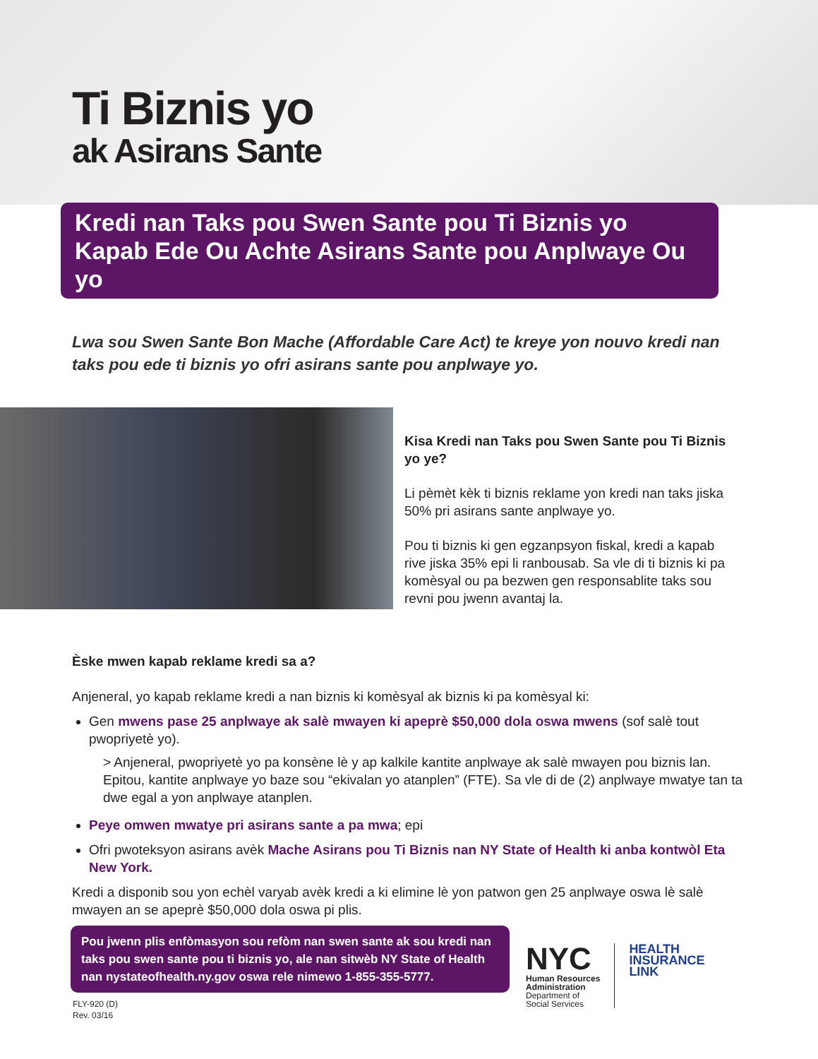Ti Biznis yo
ak Asirans Sante
Kredi nan Taks pou Swen Sante pou Ti Biznis yo Kapab Ede Ou Achte Asirans Sante pou Anplwaye Ou yo
Lwa sou Swen Sante Bon Mache (Affordable Care Act) te kreye yon nouvo kredi nan taks pou ede ti biznis yo ofri asirans sante pou anplwaye yo.
Kisa Kredi nan Taks pou Swen Sante pou Ti Biznis yo ye?
Li pèmèt kèk ti biznis reklame yon kredi nan taks jiska 50% pri asirans sante anplwaye yo.
Pou ti biznis ki gen egzanpsyon fiskal, kredi a kapab rive jiska 35% epi li ranbousab. Sa vle di ti biznis ki pa komèsyal ou pa bezwen gen responsablite taks sou revni pou jwenn avantaj la.
Èske mwen kapab reklame kredi sa a?
Anjeneral, yo kapab reklame kredi a nan biznis ki komèsyal ak biznis ki pa komèsyal ki:
Gen mwens pase 25 anplwaye ak salè mwayen ki apeprè $50,000 dola oswa mwens (sof salè tout pwopriyetè yo).
> Anjeneral, pwopriyetè yo pa konsène lè y ap kalkile kantite anplwaye ak salè mwayen pou biznis lan. Epitou, kantite anplwaye yo baze sou “ekivalan yo atanplen” (FTE). Sa vle di de (2) anplwaye mwatye tan ta dwe egal a yon anplwaye atanplen.
Peye omwen mwatye pri asirans sante a pa mwa; epi
Ofri pwoteksyon asirans avèk Mache Asirans pou Ti Biznis nan NY State of Health ki anba kontwòl Eta New York.
Kredi a disponib sou yon echèl varyab avèk kredi a ki elimine lè yon patwon gen 25 anplwaye oswa lè salè mwayen an se apeprè $50,000 dola oswa pi plis.
Pou jwenn plis enfòmasyon sou refòm nan swen sante ak sou kredi nan taks pou swen sante pou ti biznis yo, ale nan sitwèb NY State of Health nan nystateofhealth.ny.gov oswa rele nimewo 1-855-355-5777.
FLY-920 (D)
Rev. 03/16
NYC
Human Resources
Administration
Department of
Social Services
HEALTH
INSURANCE
LINK